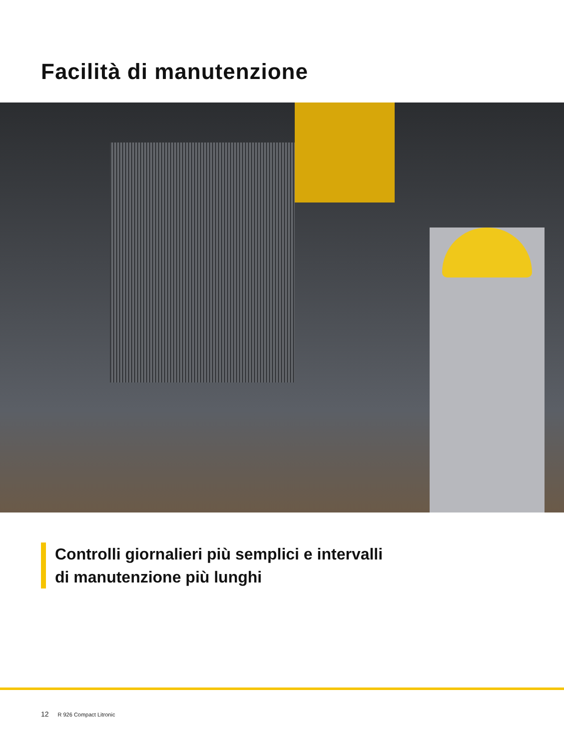Facilità di manutenzione
Controlli giornalieri più semplici e intervalli
di manutenzione più lunghi
12 R 926 Compact Litronic